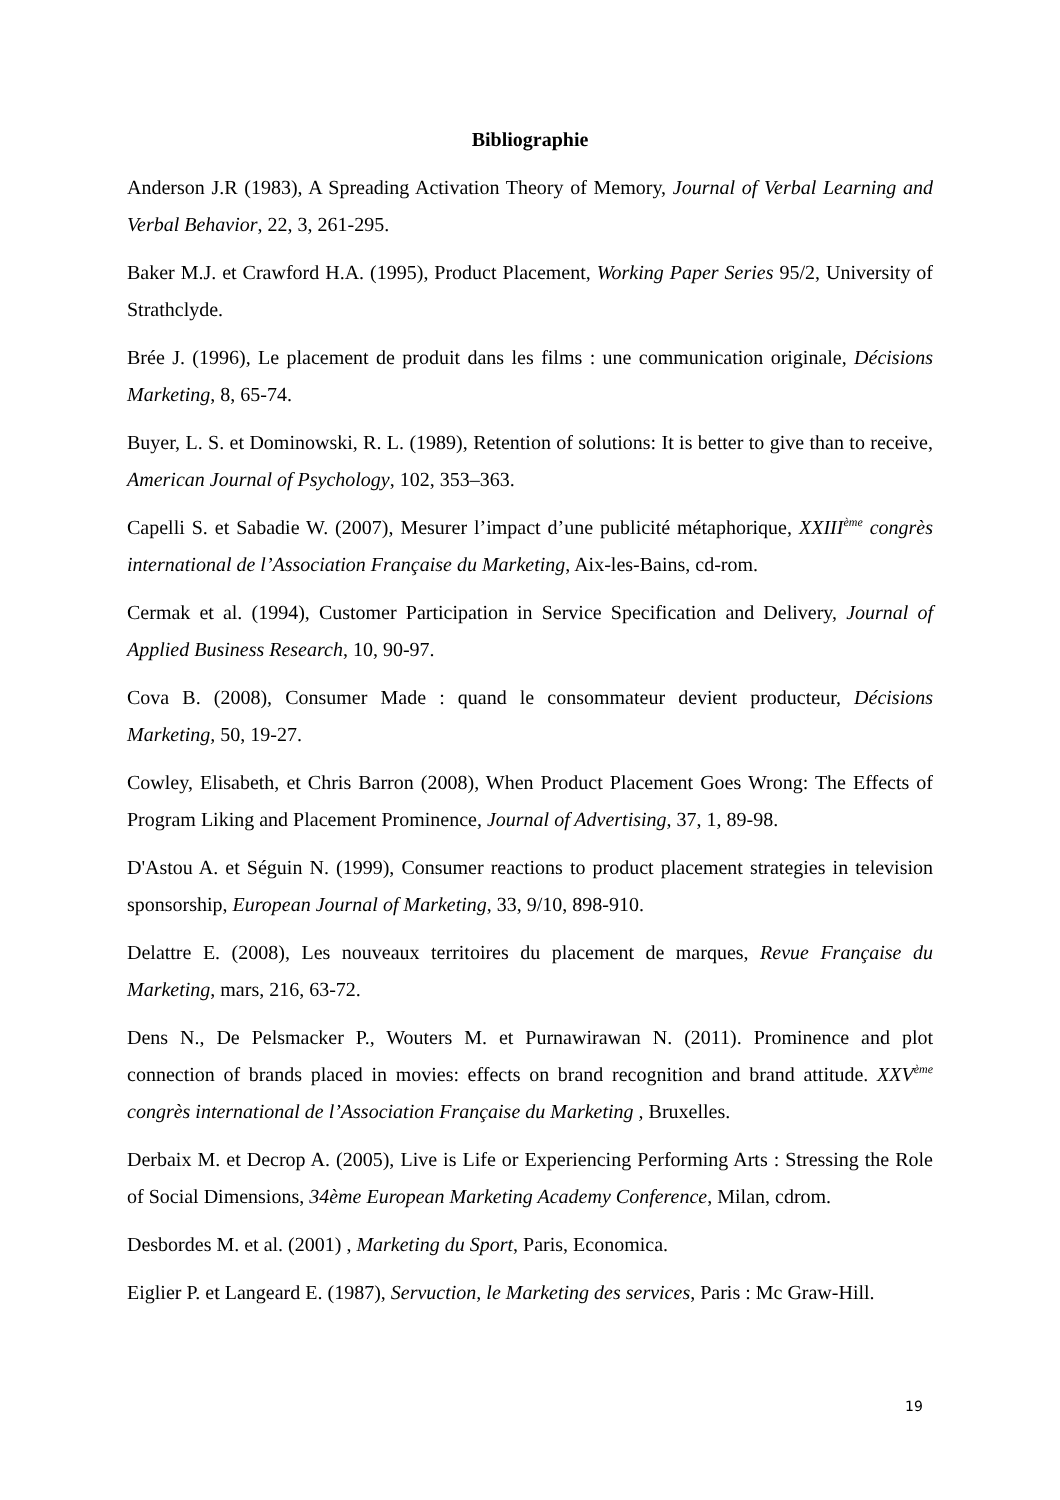Bibliographie
Anderson J.R (1983), A Spreading Activation Theory of Memory, Journal of Verbal Learning and Verbal Behavior, 22, 3, 261-295.
Baker M.J. et Crawford H.A. (1995), Product Placement, Working Paper Series 95/2, University of Strathclyde.
Brée J. (1996), Le placement de produit dans les films : une communication originale, Décisions Marketing, 8, 65-74.
Buyer, L. S. et Dominowski, R. L. (1989), Retention of solutions: It is better to give than to receive, American Journal of Psychology, 102, 353–363.
Capelli S. et Sabadie W. (2007), Mesurer l’impact d’une publicité métaphorique, XXIII<sup>ème</sup> congrès international de l’Association Française du Marketing, Aix-les-Bains, cd-rom.
Cermak et al. (1994), Customer Participation in Service Specification and Delivery, Journal of Applied Business Research, 10, 90-97.
Cova B. (2008), Consumer Made : quand le consommateur devient producteur, Décisions Marketing, 50, 19-27.
Cowley, Elisabeth, et Chris Barron (2008), When Product Placement Goes Wrong: The Effects of Program Liking and Placement Prominence, Journal of Advertising, 37, 1, 89-98.
D'Astou A. et Séguin N. (1999), Consumer reactions to product placement strategies in television sponsorship, European Journal of Marketing, 33, 9/10, 898-910.
Delattre E. (2008), Les nouveaux territoires du placement de marques, Revue Française du Marketing, mars, 216, 63-72.
Dens N., De Pelsmacker P., Wouters M. et Purnawirawan N. (2011). Prominence and plot connection of brands placed in movies: effects on brand recognition and brand attitude. XXV<sup>ème</sup> congrès international de l’Association Française du Marketing , Bruxelles.
Derbaix M. et Decrop A. (2005), Live is Life or Experiencing Performing Arts : Stressing the Role of Social Dimensions, 34ème European Marketing Academy Conference, Milan, cdrom.
Desbordes M. et al. (2001) , Marketing du Sport, Paris, Economica.
Eiglier P. et Langeard E. (1987), Servuction, le Marketing des services, Paris : Mc Graw-Hill.
19